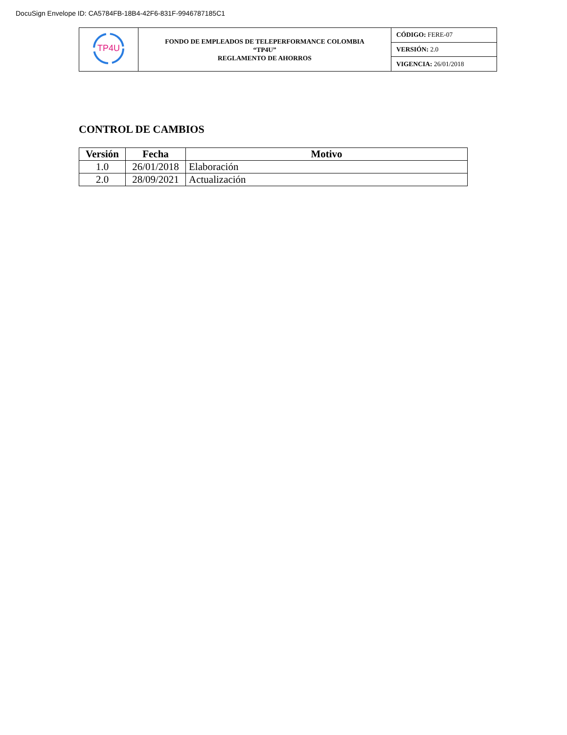DocuSign Envelope ID: CA5784FB-18B4-42F6-831F-9946787185C1
| TP4U | FONDO DE EMPLEADOS DE TELEPERFORMANCE COLOMBIA “TP4U” REGLAMENTO DE AHORROS | CÓDIGO: FERE-07 |
| | | VERSIÓN: 2.0 |
| | | VIGENCIA: 26/01/2018 |
CONTROL DE CAMBIOS
| Versión | Fecha | Motivo |
| --- | --- | --- |
| 1.0 | 26/01/2018 | Elaboración |
| 2.0 | 28/09/2021 | Actualización |